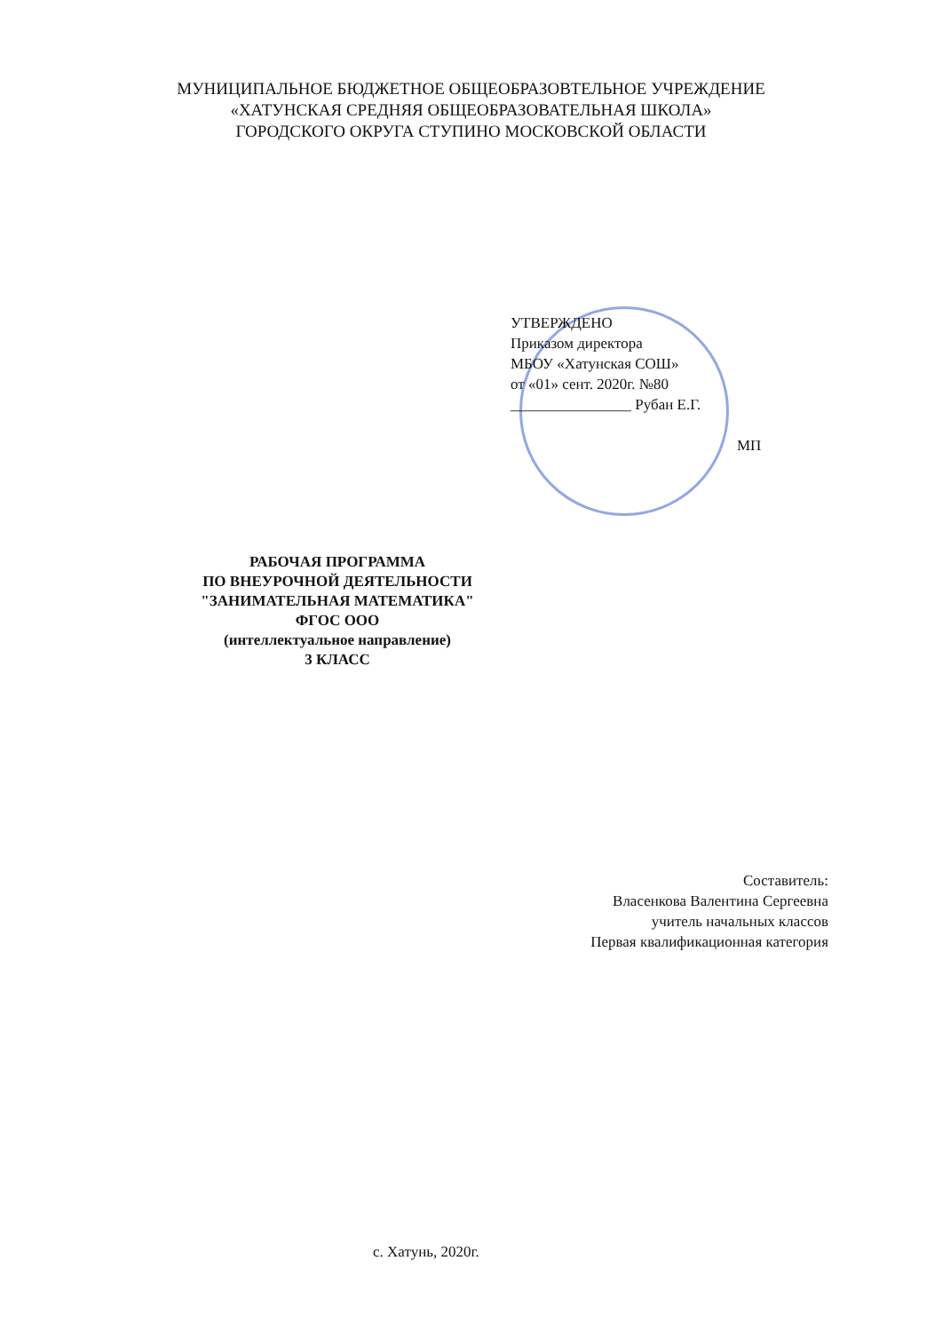МУНИЦИПАЛЬНОЕ БЮДЖЕТНОЕ ОБЩЕОБРАЗОВТЕЛЬНОЕ УЧРЕЖДЕНИЕ
«ХАТУНСКАЯ СРЕДНЯЯ ОБЩЕОБРАЗОВАТЕЛЬНАЯ ШКОЛА»
ГОРОДСКОГО ОКРУГА СТУПИНО МОСКОВСКОЙ ОБЛАСТИ
УТВЕРЖДЕНО
Приказом директора
МБОУ «Хатунская СОШ»
от «01» сент. 2020г. №80
________________ Рубан Е.Г.
МП
РАБОЧАЯ ПРОГРАММА
ПО ВНЕУРОЧНОЙ ДЕЯТЕЛЬНОСТИ
"ЗАНИМАТЕЛЬНАЯ МАТЕМАТИКА"
ФГОС ООО
(интеллектуальное направление)
3 КЛАСС
Составитель:
Власенкова Валентина Сергеевна
учитель начальных классов
Первая квалификационная категория
с. Хатунь, 2020г.